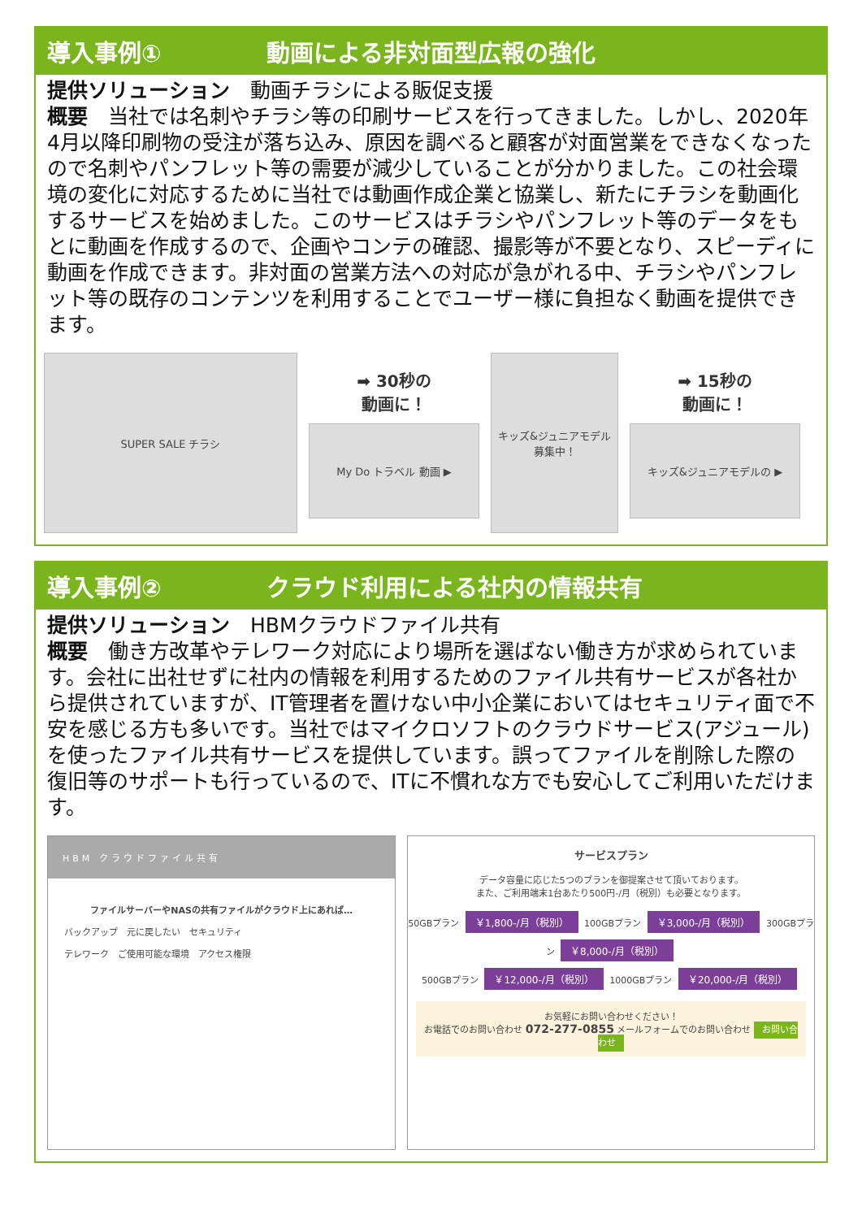導入事例① 動画による非対面型広報の強化
提供ソリューション　動画チラシによる販促支援
概要　当社では名刺やチラシ等の印刷サービスを行ってきました。しかし、2020年4月以降印刷物の受注が落ち込み、原因を調べると顧客が対面営業をできなくなったので名刺やパンフレット等の需要が減少していることが分かりました。この社会環境の変化に対応するために当社では動画作成企業と協業し、新たにチラシを動画化するサービスを始めました。このサービスはチラシやパンフレット等のデータをもとに動画を作成するので、企画やコンテの確認、撮影等が不要となり、スピーディに動画を作成できます。非対面の営業方法への対応が急がれる中、チラシやパンフレット等の既存のコンテンツを利用することでユーザー様に負担なく動画を提供できます。
SUPER SALE チラシ
➡ 30秒の
動画に！
My Do トラベル 動画 ▶
キッズ&ジュニアモデル 募集中！
➡ 15秒の
動画に！
キッズ&ジュニアモデルの ▶
導入事例② クラウド利用による社内の情報共有
提供ソリューション　HBMクラウドファイル共有
概要　働き方改革やテレワーク対応により場所を選ばない働き方が求められています。会社に出社せずに社内の情報を利用するためのファイル共有サービスが各社から提供されていますが、IT管理者を置けない中小企業においてはセキュリティ面で不安を感じる方も多いです。当社ではマイクロソフトのクラウドサービス(アジュール)を使ったファイル共有サービスを提供しています。誤ってファイルを削除した際の復旧等のサポートも行っているので、ITに不慣れな方でも安心してご利用いただけます。
HBM クラウドファイル共有
ファイルサーバーやNASの共有ファイルがクラウド上にあれば…
バックアップ　元に戻したい　セキュリティ
テレワーク　ご使用可能な環境　アクセス権限
サービスプラン
データ容量に応じた5つのプランを御提案させて頂いております。
また、ご利用端末1台あたり500円-/月（税別）も必要となります。
50GBプラン ￥1,800-/月（税別） 100GBプラン ￥3,000-/月（税別） 300GBプラン ￥8,000-/月（税別）
500GBプラン ￥12,000-/月（税別） 1000GBプラン ￥20,000-/月（税別）
お気軽にお問い合わせください！
お電話でのお問い合わせ 072-277-0855 メールフォームでのお問い合わせ お問い合わせ